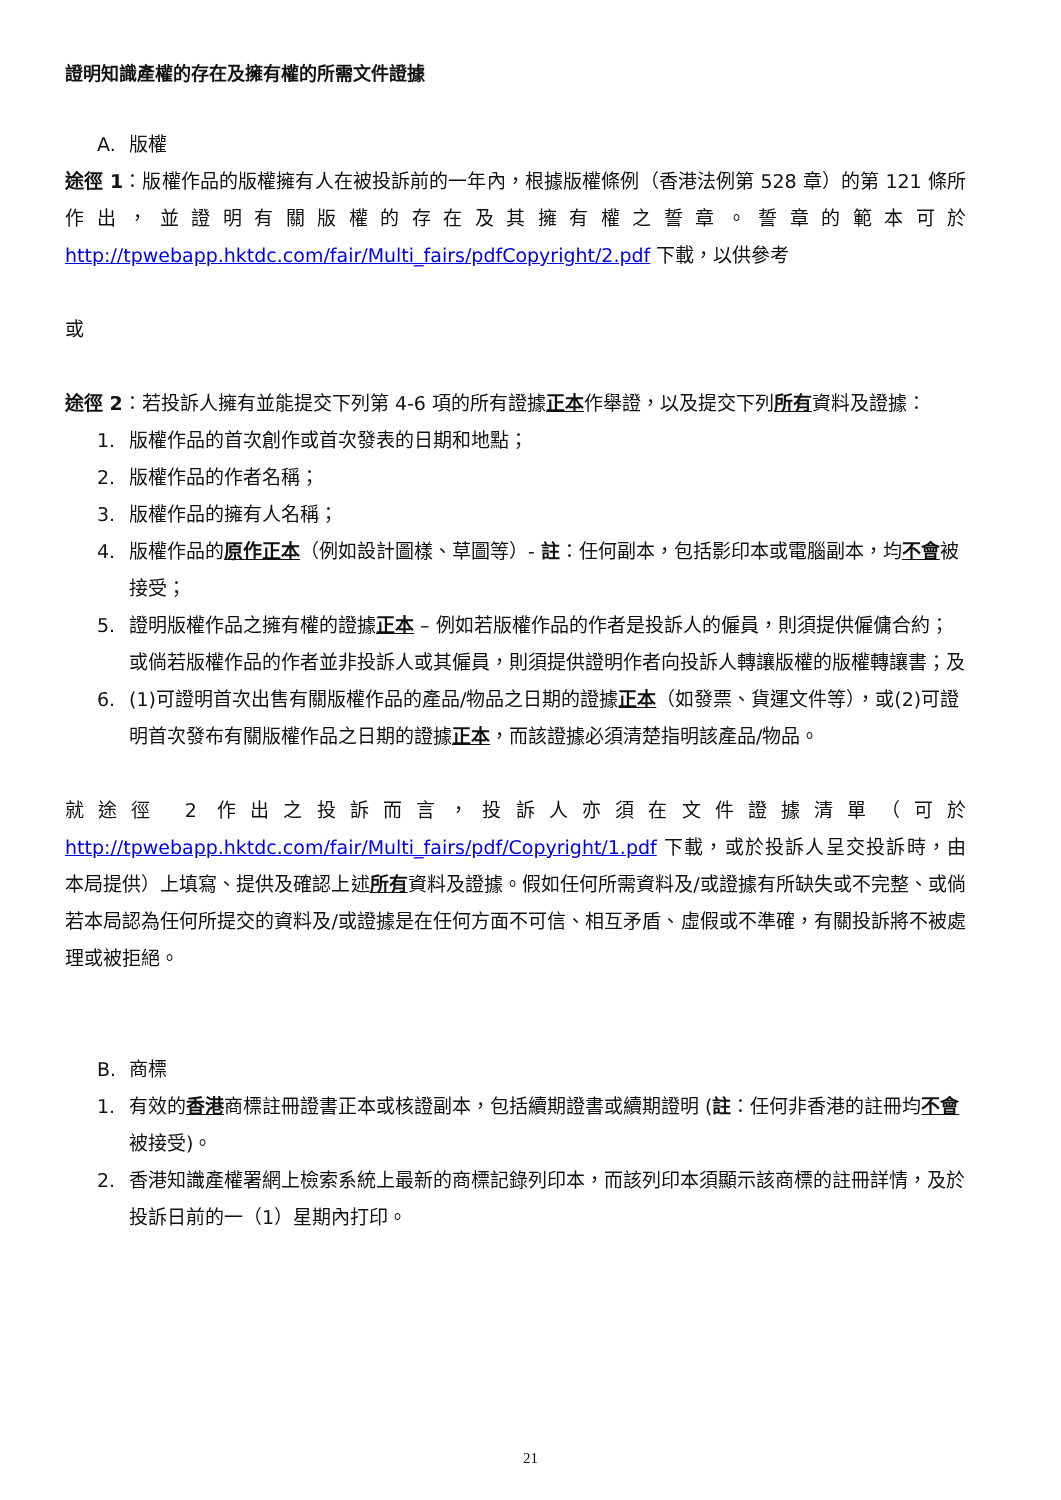證明知識產權的存在及擁有權的所需文件證據
A. 版權
途徑 1：版權作品的版權擁有人在被投訴前的一年內，根據版權條例（香港法例第 528 章）的第 121 條所作出，並證明有關版權的存在及其擁有權之誓章。誓章的範本可於 http://tpwebapp.hktdc.com/fair/Multi_fairs/pdfCopyright/2.pdf 下載，以供參考
或
途徑 2：若投訴人擁有並能提交下列第 4-6 項的所有證據正本作舉證，以及提交下列所有資料及證據：
1. 版權作品的首次創作或首次發表的日期和地點；
2. 版權作品的作者名稱；
3. 版權作品的擁有人名稱；
4. 版權作品的原作正本（例如設計圖樣、草圖等）- 註：任何副本，包括影印本或電腦副本，均不會被接受；
5. 證明版權作品之擁有權的證據正本 – 例如若版權作品的作者是投訴人的僱員，則須提供僱傭合約；或倘若版權作品的作者並非投訴人或其僱員，則須提供證明作者向投訴人轉讓版權的版權轉讓書；及
6. (1)可證明首次出售有關版權作品的產品/物品之日期的證據正本（如發票、貨運文件等），或(2)可證明首次發布有關版權作品之日期的證據正本，而該證據必須清楚指明該產品/物品。
就途徑 2 作出之投訴而言，投訴人亦須在文件證據清單（可於 http://tpwebapp.hktdc.com/fair/Multi_fairs/pdf/Copyright/1.pdf 下載，或於投訴人呈交投訴時，由本局提供）上填寫、提供及確認上述所有資料及證據。假如任何所需資料及/或證據有所缺失或不完整、或倘若本局認為任何所提交的資料及/或證據是在任何方面不可信、相互矛盾、虛假或不準確，有關投訴將不被處理或被拒絕。
B. 商標
1. 有效的香港商標註冊證書正本或核證副本，包括續期證書或續期證明 (註：任何非香港的註冊均不會被接受)。
2. 香港知識產權署網上檢索系統上最新的商標記錄列印本，而該列印本須顯示該商標的註冊詳情，及於投訴日前的一（1）星期內打印。
21